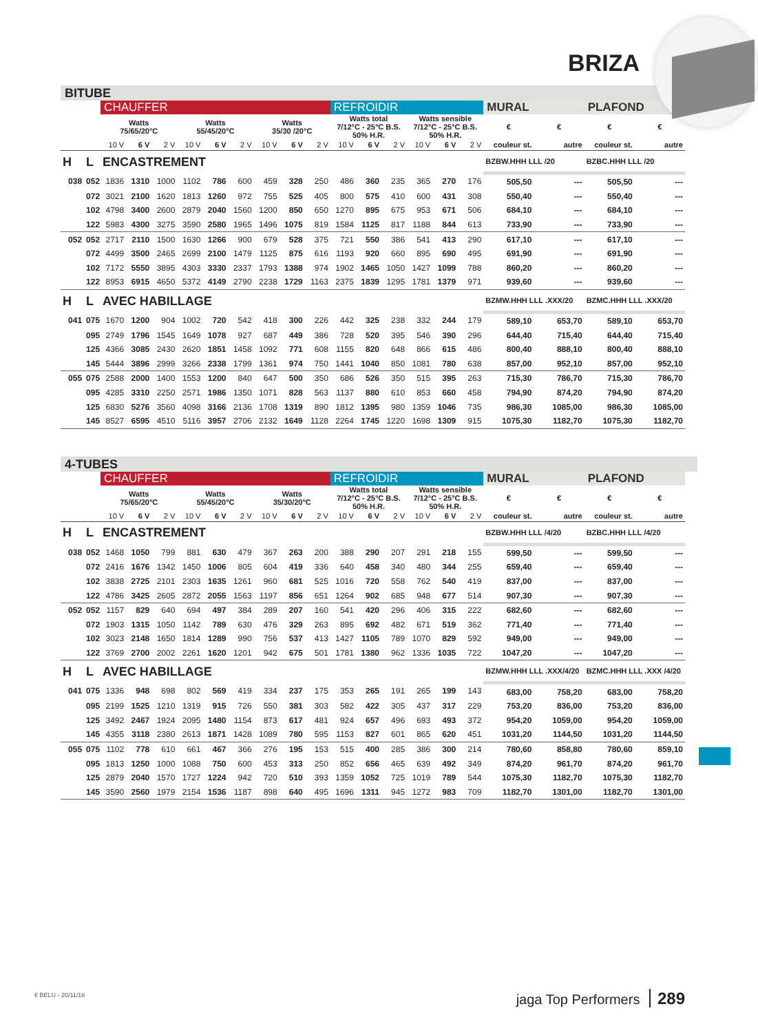BRIZA
BITUBE
| | | CHAUFFER | | | | | | | | | REFROIDIR | | | | | | MURAL | | PLAFOND | |
| --- | --- | --- | --- | --- | --- | --- | --- | --- | --- | --- | --- | --- | --- | --- | --- | --- | --- | --- | --- | --- |
| | | Watts 75/65/20°C | | | Watts 55/45/20°C | | | Watts 35/30 /20°C | | | Watts total 7/12°C - 25°C B.S. 50% H.R. | | | Watts sensible 7/12°C - 25°C B.S. 50% H.R. | | | € | € | € | € |
| | | 10 V | 6 V | 2 V | 10 V | 6 V | 2 V | 10 V | 6 V | 2 V | 10 V | 6 V | 2 V | 10 V | 6 V | 2 V | couleur st. | autre | couleur st. | autre |
| H | L | ENCASTREMENT | | | | | | | | | | | | | | | BZBW.HHH LLL /20 | | BZBC.HHH LLL /20 | |
| 038 | 052 | 1836 | 1310 | 1000 | 1102 | 786 | 600 | 459 | 328 | 250 | 486 | 360 | 235 | 365 | 270 | 176 | 505,50 | --- | 505,50 | --- |
| | 072 | 3021 | 2100 | 1620 | 1813 | 1260 | 972 | 755 | 525 | 405 | 800 | 575 | 410 | 600 | 431 | 308 | 550,40 | --- | 550,40 | --- |
| | 102 | 4798 | 3400 | 2600 | 2879 | 2040 | 1560 | 1200 | 850 | 650 | 1270 | 895 | 675 | 953 | 671 | 506 | 684,10 | --- | 684,10 | --- |
| | 122 | 5983 | 4300 | 3275 | 3590 | 2580 | 1965 | 1496 | 1075 | 819 | 1584 | 1125 | 817 | 1188 | 844 | 613 | 733,90 | --- | 733,90 | --- |
| 052 | 052 | 2717 | 2110 | 1500 | 1630 | 1266 | 900 | 679 | 528 | 375 | 721 | 550 | 386 | 541 | 413 | 290 | 617,10 | --- | 617,10 | --- |
| | 072 | 4499 | 3500 | 2465 | 2699 | 2100 | 1479 | 1125 | 875 | 616 | 1193 | 920 | 660 | 895 | 690 | 495 | 691,90 | --- | 691,90 | --- |
| | 102 | 7172 | 5550 | 3895 | 4303 | 3330 | 2337 | 1793 | 1388 | 974 | 1902 | 1465 | 1050 | 1427 | 1099 | 788 | 860,20 | --- | 860,20 | --- |
| | 122 | 8953 | 6915 | 4650 | 5372 | 4149 | 2790 | 2238 | 1729 | 1163 | 2375 | 1839 | 1295 | 1781 | 1379 | 971 | 939,60 | --- | 939,60 | --- |
| H | L | AVEC HABILLAGE | | | | | | | | | | | | | | | BZMW.HHH LLL .XXX/20 | | BZMC.HHH LLL .XXX/20 | |
| 041 | 075 | 1670 | 1200 | 904 | 1002 | 720 | 542 | 418 | 300 | 226 | 442 | 325 | 238 | 332 | 244 | 179 | 589,10 | 653,70 | 589,10 | 653,70 |
| | 095 | 2749 | 1796 | 1545 | 1649 | 1078 | 927 | 687 | 449 | 386 | 728 | 520 | 395 | 546 | 390 | 296 | 644,40 | 715,40 | 644,40 | 715,40 |
| | 125 | 4366 | 3085 | 2430 | 2620 | 1851 | 1458 | 1092 | 771 | 608 | 1155 | 820 | 648 | 866 | 615 | 486 | 800,40 | 888,10 | 800,40 | 888,10 |
| | 145 | 5444 | 3896 | 2999 | 3266 | 2338 | 1799 | 1361 | 974 | 750 | 1441 | 1040 | 850 | 1081 | 780 | 638 | 857,00 | 952,10 | 857,00 | 952,10 |
| 055 | 075 | 2588 | 2000 | 1400 | 1553 | 1200 | 840 | 647 | 500 | 350 | 686 | 526 | 350 | 515 | 395 | 263 | 715,30 | 786,70 | 715,30 | 786,70 |
| | 095 | 4285 | 3310 | 2250 | 2571 | 1986 | 1350 | 1071 | 828 | 563 | 1137 | 880 | 610 | 853 | 660 | 458 | 794,90 | 874,20 | 794,90 | 874,20 |
| | 125 | 6830 | 5276 | 3560 | 4098 | 3166 | 2136 | 1708 | 1319 | 890 | 1812 | 1395 | 980 | 1359 | 1046 | 735 | 986,30 | 1085,00 | 986,30 | 1085,00 |
| | 145 | 8527 | 6595 | 4510 | 5116 | 3957 | 2706 | 2132 | 1649 | 1128 | 2264 | 1745 | 1220 | 1698 | 1309 | 915 | 1075,30 | 1182,70 | 1075,30 | 1182,70 |
4-TUBES
| | | CHAUFFER | | | | | | | | | REFROIDIR | | | | | | MURAL | | PLAFOND | |
| --- | --- | --- | --- | --- | --- | --- | --- | --- | --- | --- | --- | --- | --- | --- | --- | --- | --- | --- | --- | --- |
| | | Watts 75/65/20°C | | | Watts 55/45/20°C | | | Watts 35/30/20°C | | | Watts total 7/12°C - 25°C B.S. 50% H.R. | | | Watts sensible 7/12°C - 25°C B.S. 50% H.R. | | | € | € | € | € |
| | | 10 V | 6 V | 2 V | 10 V | 6 V | 2 V | 10 V | 6 V | 2 V | 10 V | 6 V | 2 V | 10 V | 6 V | 2 V | couleur st. | autre | couleur st. | autre |
| H | L | ENCASTREMENT | | | | | | | | | | | | | | | BZBW.HHH LLL /4/20 | | BZBC.HHH LLL /4/20 | |
| 038 | 052 | 1468 | 1050 | 799 | 881 | 630 | 479 | 367 | 263 | 200 | 388 | 290 | 207 | 291 | 218 | 155 | 599,50 | --- | 599,50 | --- |
| | 072 | 2416 | 1676 | 1342 | 1450 | 1006 | 805 | 604 | 419 | 336 | 640 | 458 | 340 | 480 | 344 | 255 | 659,40 | --- | 659,40 | --- |
| | 102 | 3838 | 2725 | 2101 | 2303 | 1635 | 1261 | 960 | 681 | 525 | 1016 | 720 | 558 | 762 | 540 | 419 | 837,00 | --- | 837,00 | --- |
| | 122 | 4786 | 3425 | 2605 | 2872 | 2055 | 1563 | 1197 | 856 | 651 | 1264 | 902 | 685 | 948 | 677 | 514 | 907,30 | --- | 907,30 | --- |
| 052 | 052 | 1157 | 829 | 640 | 694 | 497 | 384 | 289 | 207 | 160 | 541 | 420 | 296 | 406 | 315 | 222 | 682,60 | --- | 682,60 | --- |
| | 072 | 1903 | 1315 | 1050 | 1142 | 789 | 630 | 476 | 329 | 263 | 895 | 692 | 482 | 671 | 519 | 362 | 771,40 | --- | 771,40 | --- |
| | 102 | 3023 | 2148 | 1650 | 1814 | 1289 | 990 | 756 | 537 | 413 | 1427 | 1105 | 789 | 1070 | 829 | 592 | 949,00 | --- | 949,00 | --- |
| | 122 | 3769 | 2700 | 2002 | 2261 | 1620 | 1201 | 942 | 675 | 501 | 1781 | 1380 | 962 | 1336 | 1035 | 722 | 1047,20 | --- | 1047,20 | --- |
| H | L | AVEC HABILLAGE | | | | | | | | | | | | | | | BZMW.HHH LLL .XXX/4/20 | | BZMC.HHH LLL .XXX /4/20 | |
| 041 | 075 | 1336 | 948 | 698 | 802 | 569 | 419 | 334 | 237 | 175 | 353 | 265 | 191 | 265 | 199 | 143 | 683,00 | 758,20 | 683,00 | 758,20 |
| | 095 | 2199 | 1525 | 1210 | 1319 | 915 | 726 | 550 | 381 | 303 | 582 | 422 | 305 | 437 | 317 | 229 | 753,20 | 836,00 | 753,20 | 836,00 |
| | 125 | 3492 | 2467 | 1924 | 2095 | 1480 | 1154 | 873 | 617 | 481 | 924 | 657 | 496 | 693 | 493 | 372 | 954,20 | 1059,00 | 954,20 | 1059,00 |
| | 145 | 4355 | 3118 | 2380 | 2613 | 1871 | 1428 | 1089 | 780 | 595 | 1153 | 827 | 601 | 865 | 620 | 451 | 1031,20 | 1144,50 | 1031,20 | 1144,50 |
| 055 | 075 | 1102 | 778 | 610 | 661 | 467 | 366 | 276 | 195 | 153 | 515 | 400 | 285 | 386 | 300 | 214 | 780,60 | 858,80 | 780,60 | 859,10 |
| | 095 | 1813 | 1250 | 1000 | 1088 | 750 | 600 | 453 | 313 | 250 | 852 | 656 | 465 | 639 | 492 | 349 | 874,20 | 961,70 | 874,20 | 961,70 |
| | 125 | 2879 | 2040 | 1570 | 1727 | 1224 | 942 | 720 | 510 | 393 | 1359 | 1052 | 725 | 1019 | 789 | 544 | 1075,30 | 1182,70 | 1075,30 | 1182,70 |
| | 145 | 3590 | 2560 | 1979 | 2154 | 1536 | 1187 | 898 | 640 | 495 | 1696 | 1311 | 945 | 1272 | 983 | 709 | 1182,70 | 1301,00 | 1182,70 | 1301,00 |
€ BELU - 20/11/18 jaga Top Performers 289